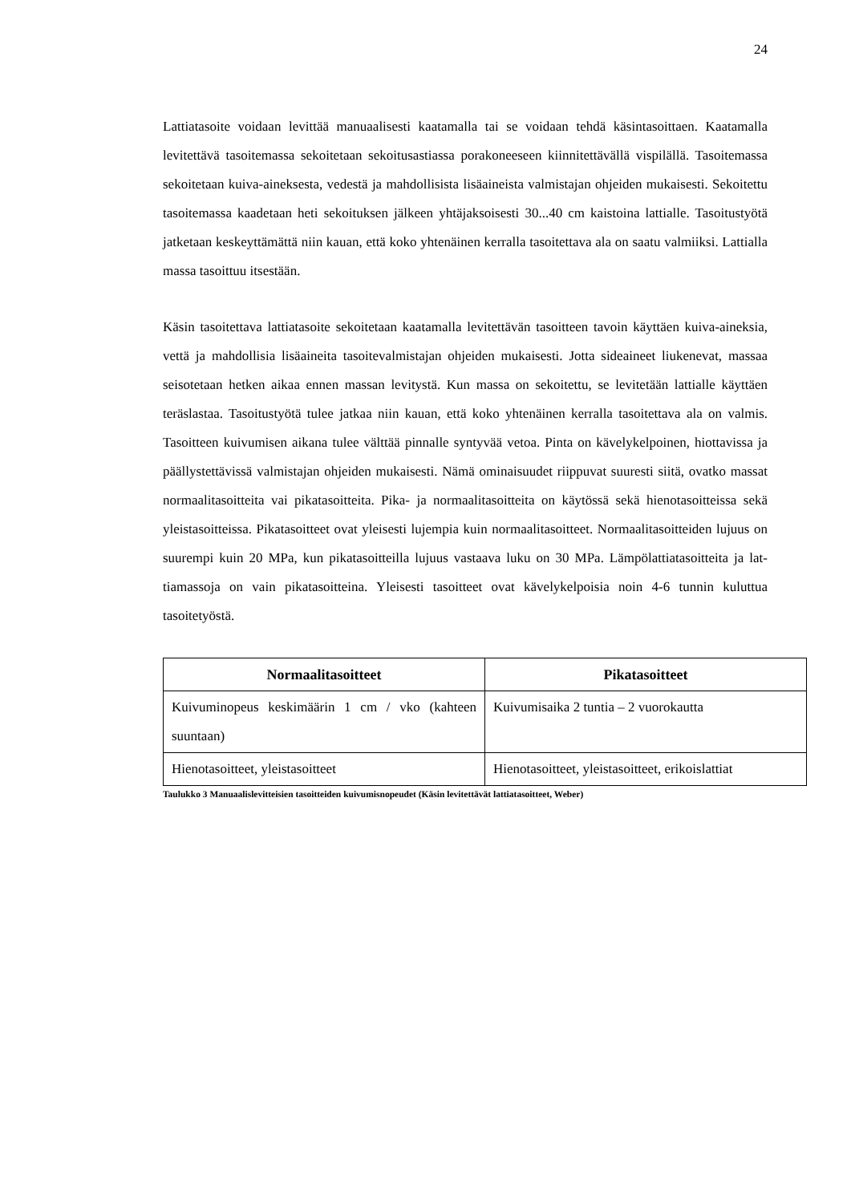24
Lattiatasoite voidaan levittää manuaalisesti kaatamalla tai se voidaan tehdä käsintasoit­taen. Kaatamalla levitettävä tasoitemassa sekoitetaan sekoitusastiassa porakoneeseen kiinnitettävällä vispilällä. Tasoitemassa sekoitetaan kuiva-aineksesta, vedestä ja mahdol­lisista lisäaineista valmistajan ohjeiden mukaisesti. Sekoitettu tasoitemassa kaadetaan heti sekoituksen jälkeen yhtäjaksoisesti 30...40 cm kaistoina lattialle. Tasoitustyötä jatke­taan keskeyttämättä niin kauan, että koko yhtenäinen kerralla tasoitettava ala on saatu valmiiksi. Lattialla massa tasoittuu itsestään.
Käsin tasoitettava lattiatasoite sekoitetaan kaatamalla levitettävän tasoitteen tavoin käyt­täen kuiva-aineksia, vettä ja mahdollisia lisäaineita tasoitevalmistajan ohjeiden mukai­sesti. Jotta sideaineet liukenevat, massaa seisotetaan hetken aikaa ennen massan levitystä. Kun massa on sekoitettu, se levitetään lattialle käyttäen teräslastaa. Tasoitustyötä tulee jatkaa niin kauan, että koko yhtenäinen kerralla tasoitettava ala on valmis. Tasoitteen kui­vumisen aikana tulee välttää pinnalle syntyvää vetoa. Pinta on kävelykelpoinen, hiotta­vissa ja päällystettävissä valmistajan ohjeiden mukaisesti. Nämä ominaisuudet riippuvat suuresti siitä, ovatko massat normaalitasoitteita vai pikatasoitteita. Pika- ja normaalita­soitteita on käytössä sekä hienotasoitteissa sekä yleistasoitteissa. Pikatasoitteet ovat ylei­sesti lujempia kuin normaalitasoitteet. Normaalitasoitteiden lujuus on suurempi kuin 20 MPa, kun pikatasoitteilla lujuus vastaava luku on 30 MPa. Lämpölattiatasoitteita ja lat­tiamassoja on vain pikatasoitteina. Yleisesti tasoitteet ovat kävelykelpoisia noin 4-6 tun­nin kuluttua tasoitetyöstä.
| Normaalitasoitteet | Pikatasoitteet |
| --- | --- |
| Kuivuminopeus keskimäärin 1 cm / vko (kahteen suuntaan) | Kuivumisaika 2 tuntia – 2 vuorokautta |
| Hienotasoitteet, yleistasoitteet | Hienotasoitteet, yleistasoitteet, erikoislattiat |
Taulukko 3 Manuaalislevitteisien tasoitteiden kuivumisnopeudet (Käsin levitettävät lattiatasoitteet, Weber)